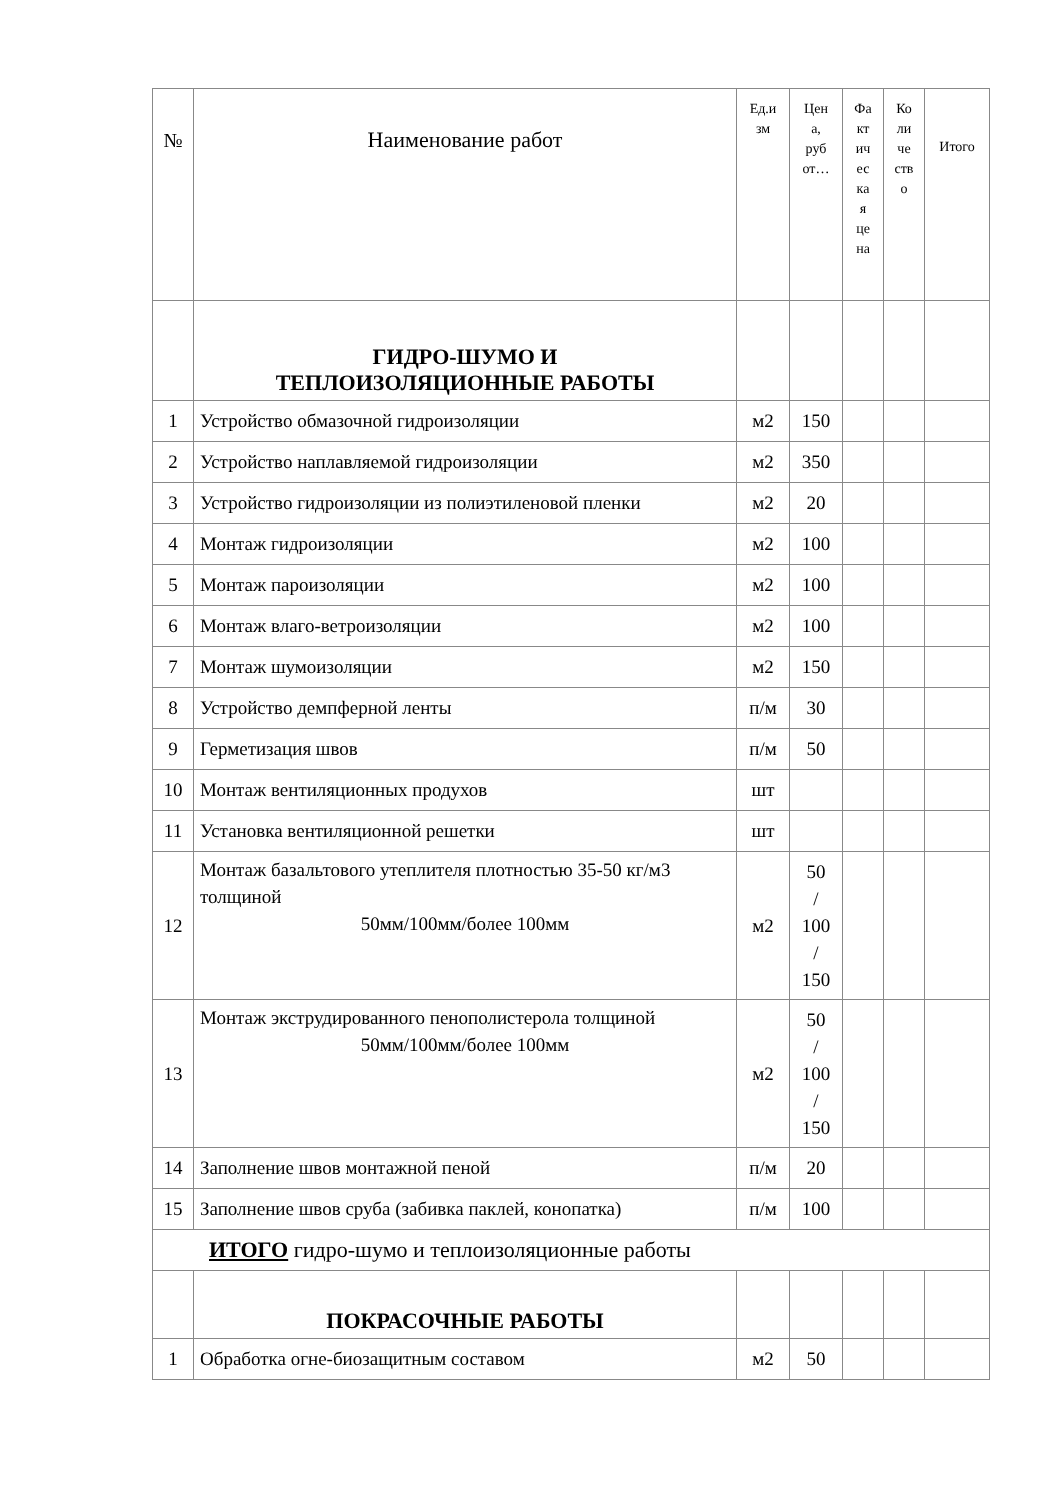| № | Наименование работ | Ед.и зм | Цен а, руб от… | Фа кт ич ес ка я це на | Ко ли че ств о | Итого |
| --- | --- | --- | --- | --- | --- | --- |
| | ГИДРО-ШУМО И ТЕПЛОИЗОЛЯЦИОННЫЕ РАБОТЫ | | | | | |
| 1 | Устройство обмазочной гидроизоляции | м2 | 150 | | | |
| 2 | Устройство наплавляемой гидроизоляции | м2 | 350 | | | |
| 3 | Устройство гидроизоляции из полиэтиленовой пленки | м2 | 20 | | | |
| 4 | Монтаж гидроизоляции | м2 | 100 | | | |
| 5 | Монтаж пароизоляции | м2 | 100 | | | |
| 6 | Монтаж влаго-ветроизоляции | м2 | 100 | | | |
| 7 | Монтаж шумоизоляции | м2 | 150 | | | |
| 8 | Устройство демпферной ленты | п/м | 30 | | | |
| 9 | Герметизация швов | п/м | 50 | | | |
| 10 | Монтаж вентиляционных продухов | шт | | | | |
| 11 | Установка вентиляционной решетки | шт | | | | |
| 12 | Монтаж базальтового утеплителя плотностью 35-50 кг/м3 толщиной 50мм/100мм/более 100мм | м2 | 50 / 100 / 150 | | | |
| 13 | Монтаж экструдированного пенополистерола толщиной 50мм/100мм/более 100мм | м2 | 50 / 100 / 150 | | | |
| 14 | Заполнение швов монтажной пеной | п/м | 20 | | | |
| 15 | Заполнение швов сруба (забивка паклей, конопатка) | п/м | 100 | | | |
| ИТОГО гидро-шумо и теплоизоляционные работы | | | | | | |
| | ПОКРАСОЧНЫЕ РАБОТЫ | | | | | |
| 1 | Обработка огне-биозащитным составом | м2 | 50 | | | |